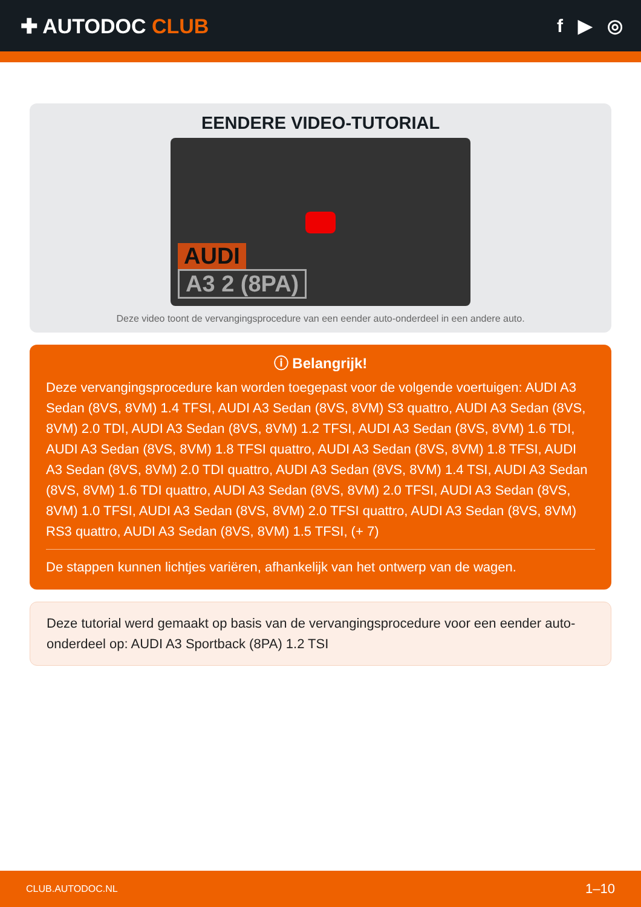✚ AUTODOC CLUB f ▶ ◎
EENDERE VIDEO-TUTORIAL
AUDI
A3 2 (8PA)
Deze video toont de vervangingsprocedure van een eender auto-onderdeel in een andere auto.
ⓘ Belangrijk!
Deze vervangingsprocedure kan worden toegepast voor de volgende voertuigen: AUDI A3 Sedan (8VS, 8VM) 1.4 TFSI, AUDI A3 Sedan (8VS, 8VM) S3 quattro, AUDI A3 Sedan (8VS, 8VM) 2.0 TDI, AUDI A3 Sedan (8VS, 8VM) 1.2 TFSI, AUDI A3 Sedan (8VS, 8VM) 1.6 TDI, AUDI A3 Sedan (8VS, 8VM) 1.8 TFSI quattro, AUDI A3 Sedan (8VS, 8VM) 1.8 TFSI, AUDI A3 Sedan (8VS, 8VM) 2.0 TDI quattro, AUDI A3 Sedan (8VS, 8VM) 1.4 TSI, AUDI A3 Sedan (8VS, 8VM) 1.6 TDI quattro, AUDI A3 Sedan (8VS, 8VM) 2.0 TFSI, AUDI A3 Sedan (8VS, 8VM) 1.0 TFSI, AUDI A3 Sedan (8VS, 8VM) 2.0 TFSI quattro, AUDI A3 Sedan (8VS, 8VM) RS3 quattro, AUDI A3 Sedan (8VS, 8VM) 1.5 TFSI, (+ 7)
De stappen kunnen lichtjes variëren, afhankelijk van het ontwerp van de wagen.
Deze tutorial werd gemaakt op basis van de vervangingsprocedure voor een eender auto-onderdeel op: AUDI A3 Sportback (8PA) 1.2 TSI
CLUB.AUTODOC.NL 1–10